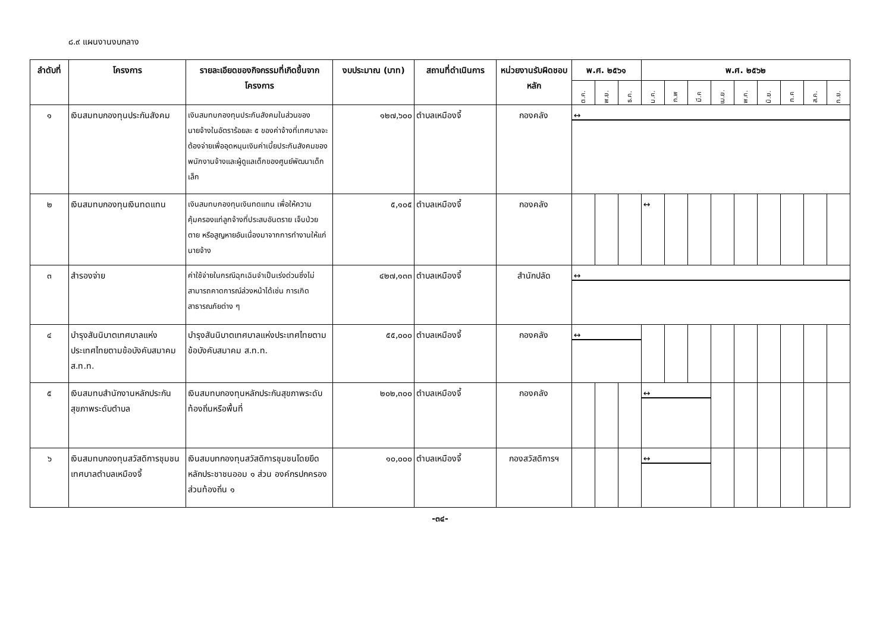๘.๙ แผนงานงบกลาง
| ลำดับที่ | โครงการ | รายละเอียดของกิจกรรมที่เกิดขึ้นจากโครงการ | งบประมาณ (บาท) | สถานที่ดำเนินการ | หน่วยงานรับผิดชอบหลัก | พ.ศ. ๒๕๖๑ | | | พ.ศ. ๒๕๖๒ | | | | | | | | |
| --- | --- | --- | --- | --- | --- | --- | --- | --- | --- | --- | --- | --- | --- | --- | --- | --- | --- |
| | | | | | | ต.ค. | พ.ย. | ธ.ค. | ม.ค. | ก.พ | มี.ค | เม.ย. | พ.ค. | มิ.ย. | ก.ค | ส.ค. | ก.ย. |
| ๑ | เงินสมทบกองทุนประกันสังคม | เงินสมทบกองทุนประกันสังคมในส่วนของนายจ้างในอัตราร้อยละ ๕ ของค่าจ้างที่เทศบาลจะต้องจ่ายเพื่ออุดหนุนเงินค่าเบี้ยประกันสังคมของพนักงานจ้างและผู้ดูแลเด็กของศูนย์พัฒนาเด็กเล็ก | ๑๒๗,๖๐๐ | ตำบลเหมืองจี้ | กองคลัง | ↔ | | | | | | | | | | | |
| ๒ | เงินสมทบกองทุนเงินทดแทน | เงินสมทบกองทุนเงินทดแทน เพื่อให้ความคุ้มครองแก่ลูกจ้างที่ประสบอันตราย เจ็บป่วย ตาย หรือสูญหายอันเนื่องมาจากการทำงานให้แก่นายจ้าง | ๕,๑๐๕ | ตำบลเหมืองจี้ | กองคลัง | | | | ↔ | | | | | | | | |
| ๓ | สำรองจ่าย | ค่าใช้จ่ายในกรณีฉุกเฉินจำเป็นเร่งด่วนซึ่งไม่สามารถคาดการณ์ล่วงหน้าได้เช่น การเกิดสาธารณภัยต่าง ๆ | ๔๒๗,๑๓๓ | ตำบลเหมืองจี้ | สำนักปลัด | ↔ | | | | | | | | | | | |
| ๔ | บำรุงสันนิบาตเทศบาลแห่งประเทศไทยตามข้อบังคับสมาคม ส.ท.ท. | บำรุงสันนิบาตเทศบาลแห่งประเทศไทยตามข้อบังคับสมาคม ส.ท.ท. | ๕๕,๐๐๐ | ตำบลเหมืองจี้ | กองคลัง | ↔ | | | | | | | | | | | |
| ๕ | เงินสมทบสำนักงานหลักประกันสุขภาพระดับตำบล | เงินสมทบกองทุนหลักประกันสุขภาพระดับท้องถิ่นหรือพื้นที่ | ๒๐๒,๓๐๐ | ตำบลเหมืองจี้ | กองคลัง | | | | ↔ | | | | | | | | |
| ๖ | เงินสมทบกองทุนสวัสดิการชุมชนเทศบาลตำบลเหมืองจี้ | เงินสมบทกองทุนสวัสดิการชุมชนโดยยึดหลักประชาชนออม ๑ ส่วน องค์กรปกครองส่วนท้องถิ่น ๑ | ๑๐,๐๐๐ | ตำบลเหมืองจี้ | กองสวัสดิการฯ | | | | ↔ | | | | | | | | |
-๓๔-